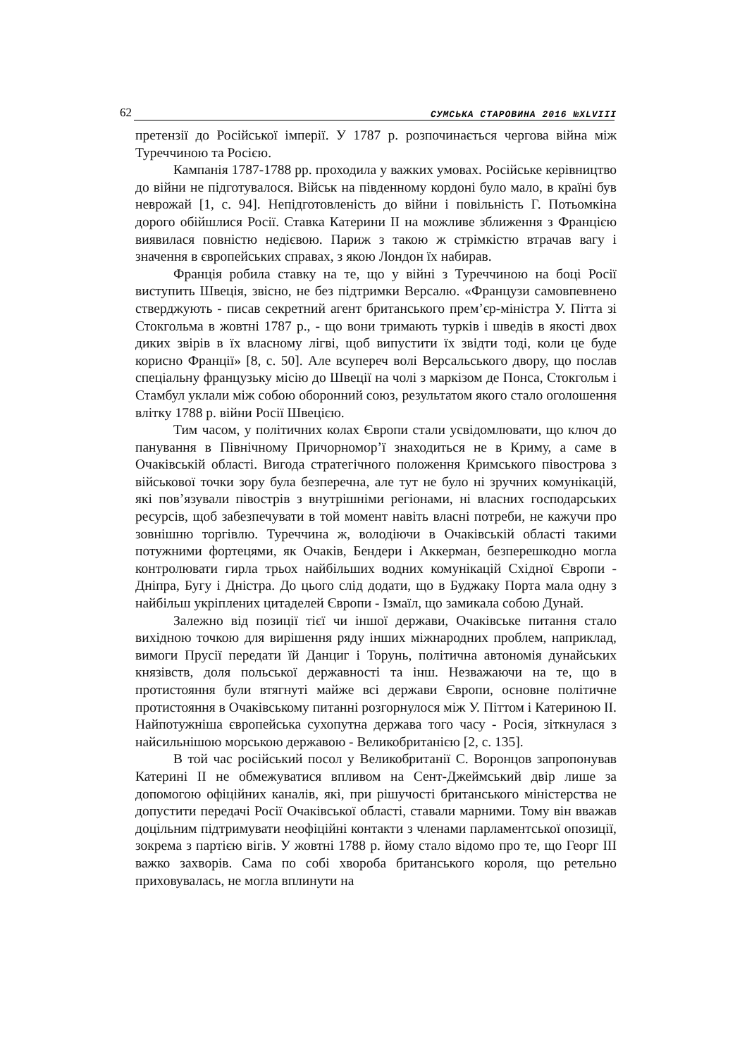62 СУМСЬКА СТАРОВИНА 2016 №XLVIII
претензії до Російської імперії. У 1787 р. розпочинається чергова війна між Туреччиною та Росією.
Кампанія 1787-1788 рр. проходила у важких умовах. Російське керівництво до війни не підготувалося. Військ на південному кордоні було мало, в країні був неврожай [1, с. 94]. Непідготовленість до війни і повільність Г. Потьомкіна дорого обійшлися Росії. Ставка Катерини II на можливе зближення з Францією виявилася повністю недієвою. Париж з такою ж стрімкістю втрачав вагу і значення в європейських справах, з якою Лондон їх набирав.
Франція робила ставку на те, що у війні з Туреччиною на боці Росії виступить Швеція, звісно, не без підтримки Версалю. «Французи самовпевнено стверджують - писав секретний агент британського прем’єр-міністра У. Пітта зі Стокгольма в жовтні 1787 р., - що вони тримають турків і шведів в якості двох диких звірів в їх власному лігві, щоб випустити їх звідти тоді, коли це буде корисно Франції» [8, с. 50]. Але всупереч волі Версальського двору, що послав спеціальну французьку місію до Швеції на чолі з маркізом де Понса, Стокгольм і Стамбул уклали між собою оборонний союз, результатом якого стало оголошення влітку 1788 р. війни Росії Швецією.
Тим часом, у політичних колах Європи стали усвідомлювати, що ключ до панування в Північному Причорномор’ї знаходиться не в Криму, а саме в Очаківській області. Вигода стратегічного положення Кримського півострова з військової точки зору була безперечна, але тут не було ні зручних комунікацій, які пов’язували півострів з внутрішніми регіонами, ні власних господарських ресурсів, щоб забезпечувати в той момент навіть власні потреби, не кажучи про зовнішню торгівлю. Туреччина ж, володіючи в Очаківській області такими потужними фортецями, як Очаків, Бендери і Аккерман, безперешкодно могла контролювати гирла трьох найбільших водних комунікацій Східної Європи - Дніпра, Бугу і Дністра. До цього слід додати, що в Буджаку Порта мала одну з найбільш укріплених цитаделей Європи - Ізмаїл, що замикала собою Дунай.
Залежно від позиції тієї чи іншої держави, Очаківське питання стало вихідною точкою для вирішення ряду інших міжнародних проблем, наприклад, вимоги Прусії передати їй Данциг і Торунь, політична автономія дунайських князівств, доля польської державності та інш. Незважаючи на те, що в протистояння були втягнуті майже всі держави Європи, основне політичне протистояння в Очаківському питанні розгорнулося між У. Піттом і Катериною II. Найпотужніша європейська сухопутна держава того часу - Росія, зіткнулася з найсильнішою морською державою - Великобританією [2, с. 135].
В той час російський посол у Великобританії С. Воронцов запропонував Катерині II не обмежуватися впливом на Сент-Джеймський двір лише за допомогою офіційних каналів, які, при рішучості британського міністерства не допустити передачі Росії Очаківської області, ставали марними. Тому він вважав доцільним підтримувати неофіційні контакти з членами парламентської опозиції, зокрема з партією вігів. У жовтні 1788 р. йому стало відомо про те, що Георг III важко захворів. Сама по собі хвороба британського короля, що ретельно приховувалась, не могла вплинути на